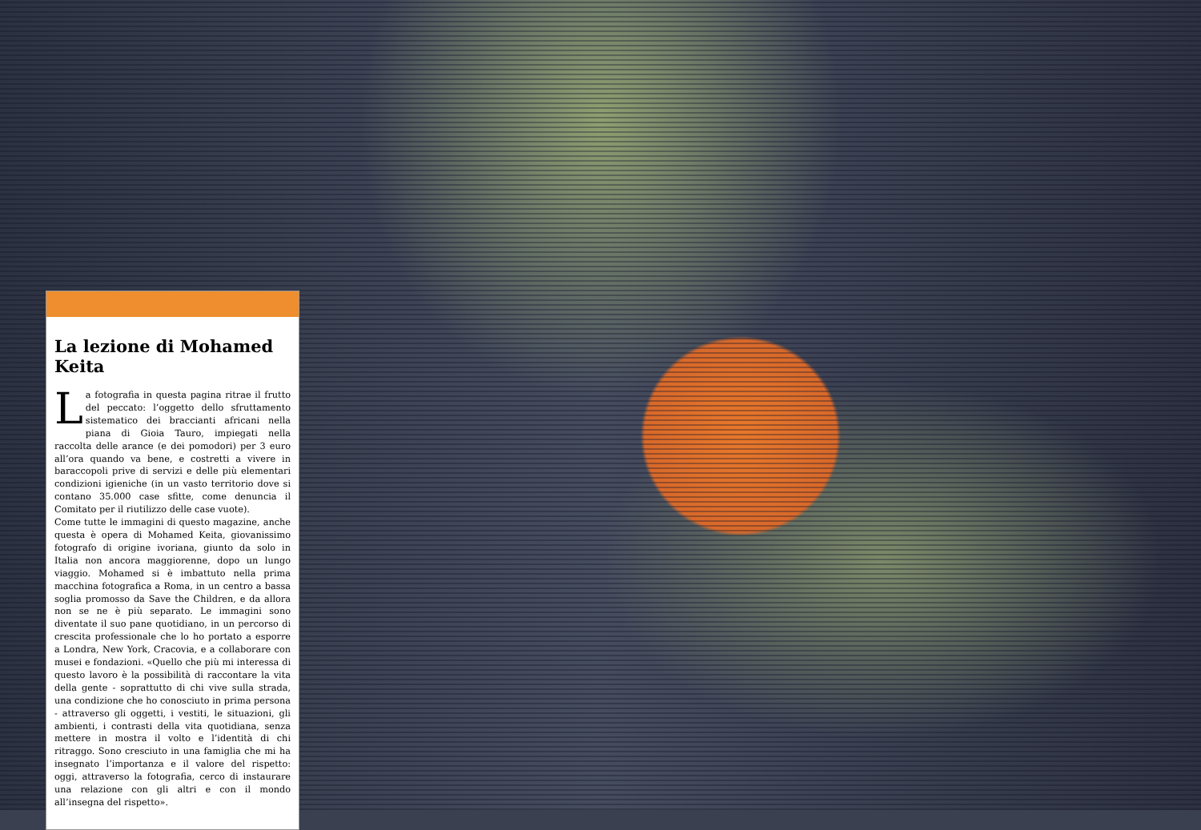La lezione di Mohamed Keita
La fotografia in questa pagina ritrae il frutto del peccato: l’oggetto dello sfruttamento sistematico dei braccianti africani nella piana di Gioia Tauro, impiegati nella raccolta delle arance (e dei pomodori) per 3 euro all’ora quando va bene, e costretti a vivere in baraccopoli prive di servizi e delle più elementari condizioni igieniche (in un vasto territorio dove si contano 35.000 case sfitte, come denuncia il Comitato per il riutilizzo delle case vuote).
Come tutte le immagini di questo magazine, anche questa è opera di Mohamed Keita, giovanissimo fotografo di origine ivoriana, giunto da solo in Italia non ancora maggiorenne, dopo un lungo viaggio. Mohamed si è imbattuto nella prima macchina fotografica a Roma, in un centro a bassa soglia promosso da Save the Children, e da allora non se ne è più separato. Le immagini sono diventate il suo pane quotidiano, in un percorso di crescita professionale che lo ho portato a esporre a Londra, New York, Cracovia, e a collaborare con musei e fondazioni. «Quello che più mi interessa di questo lavoro è la possibilità di raccontare la vita della gente - soprattutto di chi vive sulla strada, una condizione che ho conosciuto in prima persona - attraverso gli oggetti, i vestiti, le situazioni, gli ambienti, i contrasti della vita quotidiana, senza mettere in mostra il volto e l’identità di chi ritraggo. Sono cresciuto in una famiglia che mi ha insegnato l’importanza e il valore del rispetto: oggi, attraverso la fotografia, cerco di instaurare una relazione con gli altri e con il mondo all’insegna del rispetto».